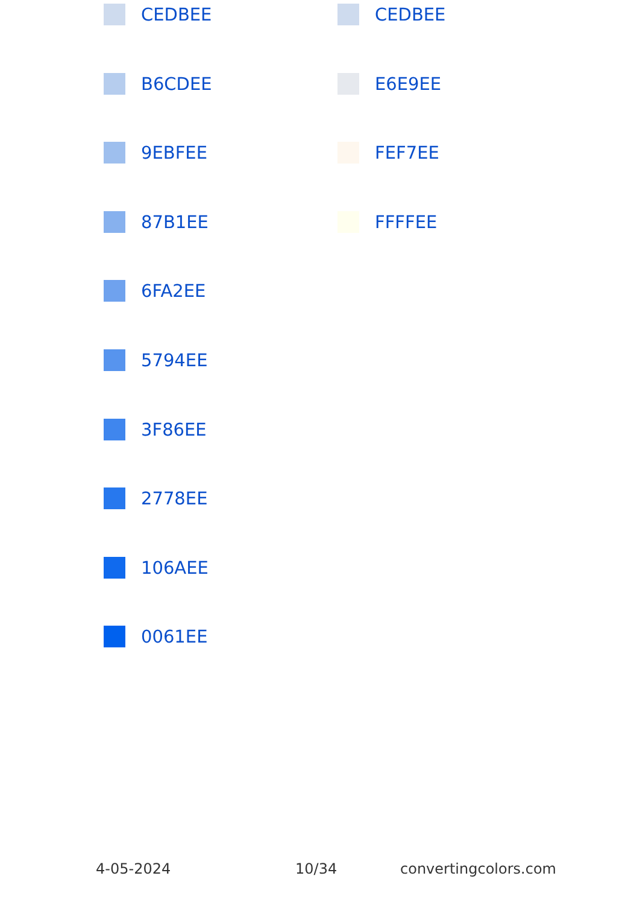CEDBEE
B6CDEE
9EBFEE
87B1EE
6FA2EE
5794EE
3F86EE
2778EE
106AEE
0061EE
CEDBEE
E6E9EE
FEF7EE
FFFFEE
4-05-2024 10/34 convertingcolors.com